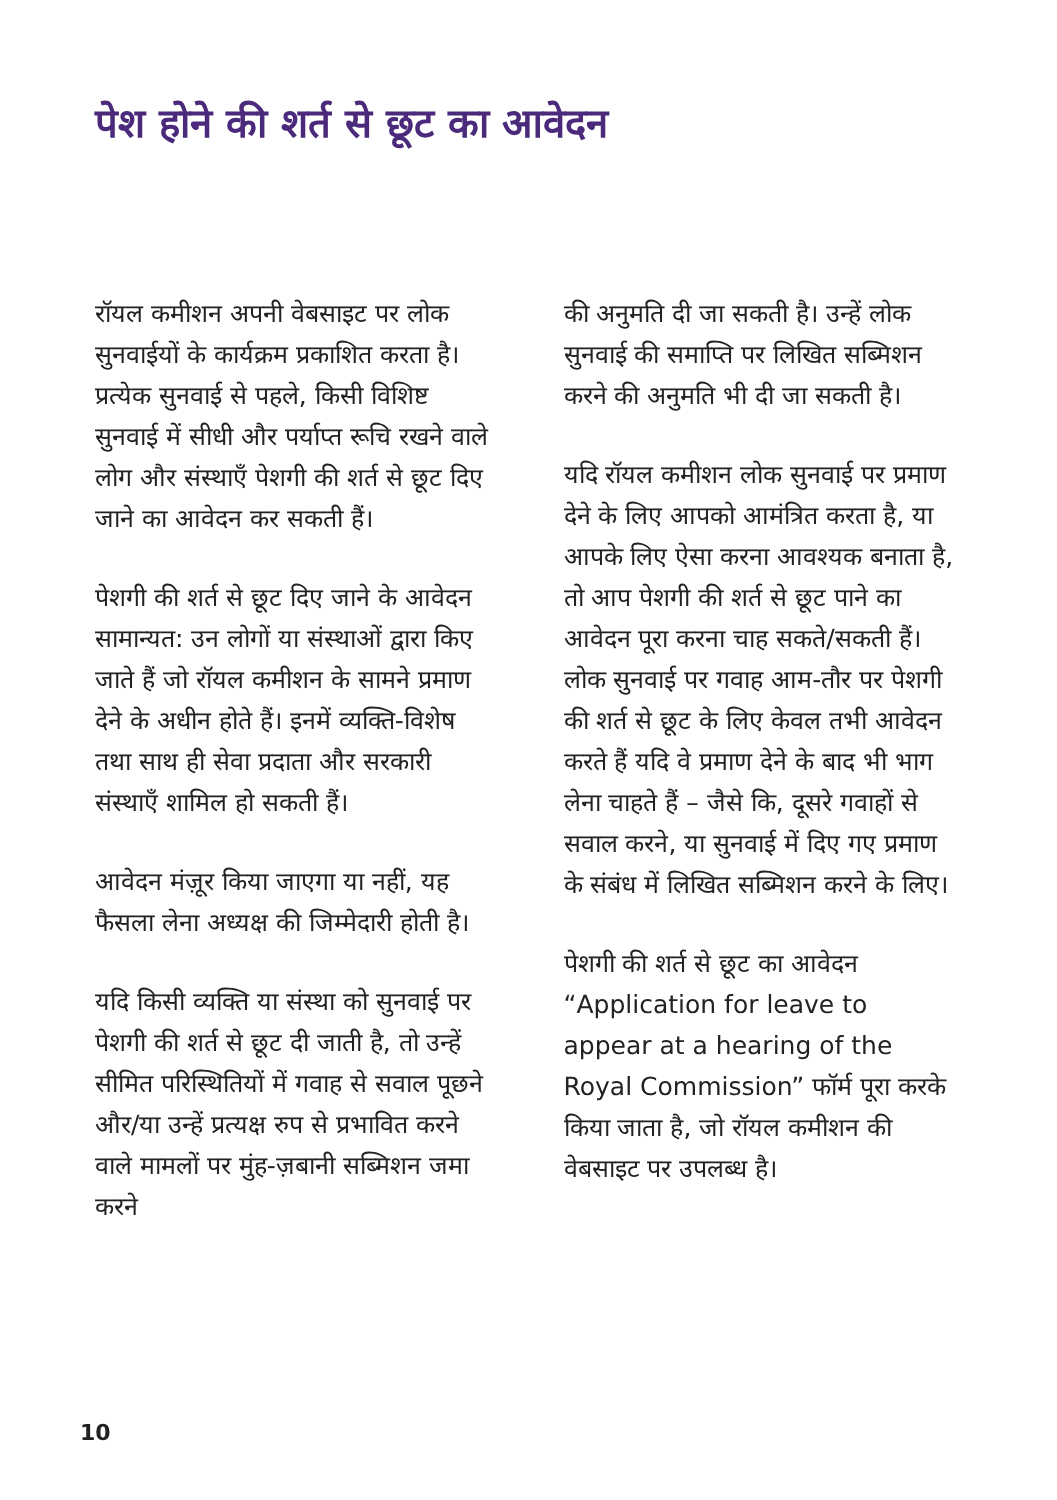पेश होने की शर्त से छूट का आवेदन
रॉयल कमीशन अपनी वेबसाइट पर लोक सुनवाईयों के कार्यक्रम प्रकाशित करता है। प्रत्येक सुनवाई से पहले, किसी विशिष्ट सुनवाई में सीधी और पर्याप्त रूचि रखने वाले लोग और संस्थाएँ पेशगी की शर्त से छूट दिए जाने का आवेदन कर सकती हैं।
पेशगी की शर्त से छूट दिए जाने के आवेदन सामान्यत: उन लोगों या संस्थाओं द्वारा किए जाते हैं जो रॉयल कमीशन के सामने प्रमाण देने के अधीन होते हैं। इनमें व्यक्ति-विशेष तथा साथ ही सेवा प्रदाता और सरकारी संस्थाएँ शामिल हो सकती हैं।
आवेदन मंज़ूर किया जाएगा या नहीं, यह फैसला लेना अध्यक्ष की जिम्मेदारी होती है।
यदि किसी व्यक्ति या संस्था को सुनवाई पर पेशगी की शर्त से छूट दी जाती है, तो उन्हें सीमित परिस्थितियों में गवाह से सवाल पूछने और/या उन्हें प्रत्यक्ष रुप से प्रभावित करने वाले मामलों पर मुंह-ज़बानी सब्मिशन जमा करने
की अनुमति दी जा सकती है। उन्हें लोक सुनवाई की समाप्ति पर लिखित सब्मिशन करने की अनुमति भी दी जा सकती है।
यदि रॉयल कमीशन लोक सुनवाई पर प्रमाण देने के लिए आपको आमंत्रित करता है, या आपके लिए ऐसा करना आवश्यक बनाता है, तो आप पेशगी की शर्त से छूट पाने का आवेदन पूरा करना चाह सकते/सकती हैं। लोक सुनवाई पर गवाह आम-तौर पर पेशगी की शर्त से छूट के लिए केवल तभी आवेदन करते हैं यदि वे प्रमाण देने के बाद भी भाग लेना चाहते हैं – जैसे कि, दूसरे गवाहों से सवाल करने, या सुनवाई में दिए गए प्रमाण के संबंध में लिखित सब्मिशन करने के लिए।
पेशगी की शर्त से छूट का आवेदन “Application for leave to appear at a hearing of the Royal Commission” फॉर्म पूरा करके किया जाता है, जो रॉयल कमीशन की वेबसाइट पर उपलब्ध है।
10